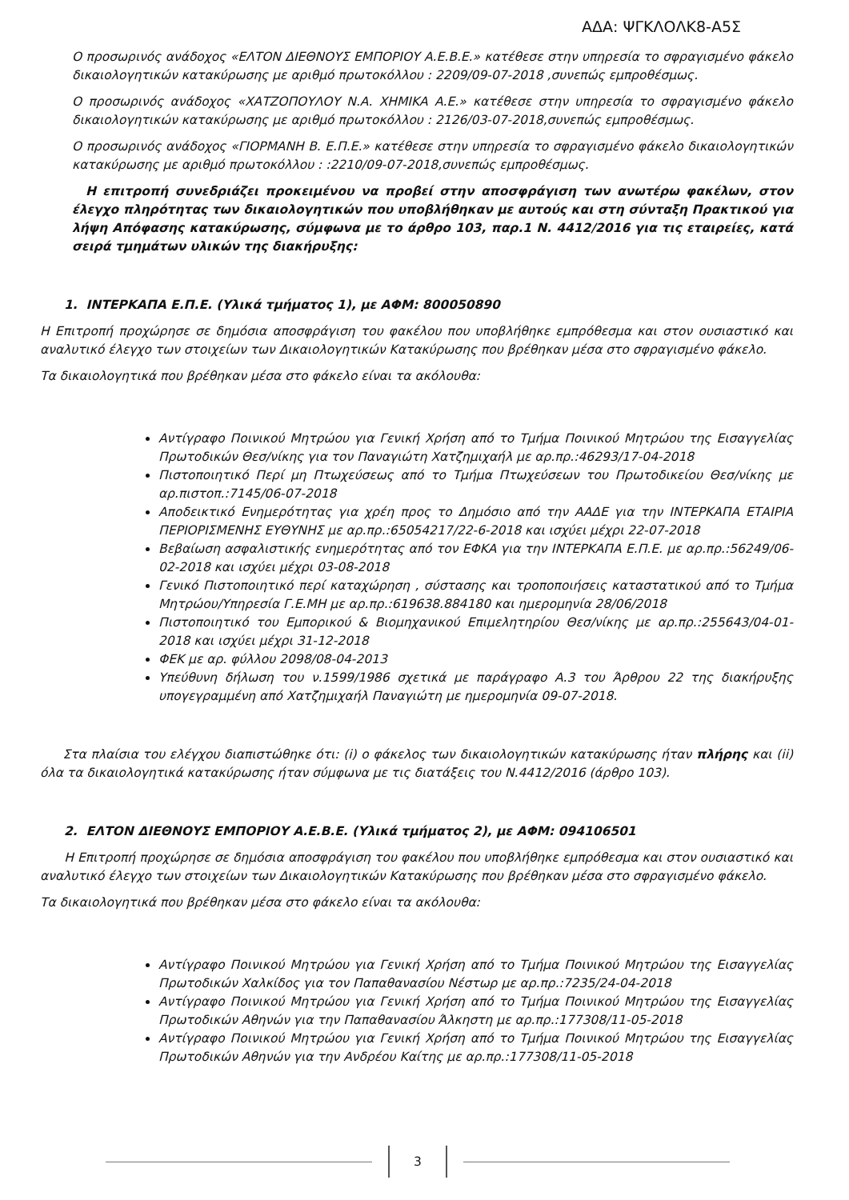ΑΔΑ: ΨΓΚΛΟΛΚ8-Α5Σ
Ο προσωρινός ανάδοχος «ΕΛΤΟΝ ΔΙΕΘΝΟΥΣ ΕΜΠΟΡΙΟΥ Α.Ε.Β.Ε.» κατέθεσε στην υπηρεσία το σφραγισμένο φάκελο δικαιολογητικών κατακύρωσης με αριθμό πρωτοκόλλου : 2209/09-07-2018 ,συνεπώς εμπροθέσμως.
Ο προσωρινός ανάδοχος «ΧΑΤΖΟΠΟΥΛΟΥ Ν.Α. ΧΗΜΙΚΑ Α.Ε.» κατέθεσε στην υπηρεσία το σφραγισμένο φάκελο δικαιολογητικών κατακύρωσης με αριθμό πρωτοκόλλου : 2126/03-07-2018,συνεπώς εμπροθέσμως.
Ο προσωρινός ανάδοχος «ΓΙΟΡΜΑΝΗ Β. Ε.Π.Ε.» κατέθεσε στην υπηρεσία το σφραγισμένο φάκελο δικαιολογητικών κατακύρωσης με αριθμό πρωτοκόλλου : :2210/09-07-2018,συνεπώς εμπροθέσμως.
Η επιτροπή συνεδριάζει προκειμένου να προβεί στην αποσφράγιση των ανωτέρω φακέλων, στον έλεγχο πληρότητας των δικαιολογητικών που υποβλήθηκαν με αυτούς και στη σύνταξη Πρακτικού για λήψη Απόφασης κατακύρωσης, σύμφωνα με το άρθρο 103, παρ.1 Ν. 4412/2016 για τις εταιρείες, κατά σειρά τμημάτων υλικών της διακήρυξης:
1. ΙΝΤΕΡΚΑΠΑ Ε.Π.Ε. (Υλικά τμήματος 1), με ΑΦΜ: 800050890
Η Επιτροπή προχώρησε σε δημόσια αποσφράγιση του φακέλου που υποβλήθηκε εμπρόθεσμα και στον ουσιαστικό και αναλυτικό έλεγχο των στοιχείων των Δικαιολογητικών Κατακύρωσης που βρέθηκαν μέσα στο σφραγισμένο φάκελο.
Τα δικαιολογητικά που βρέθηκαν μέσα στο φάκελο είναι τα ακόλουθα:
Αντίγραφο Ποινικού Μητρώου για Γενική Χρήση από το Τμήμα Ποινικού Μητρώου της Εισαγγελίας Πρωτοδικών Θεσ/νίκης για τον Παναγιώτη Χατζημιχαήλ με αρ.πρ.:46293/17-04-2018
Πιστοποιητικό Περί μη Πτωχεύσεως από το Τμήμα Πτωχεύσεων του Πρωτοδικείου Θεσ/νίκης με αρ.πιστοπ.:7145/06-07-2018
Αποδεικτικό Ενημερότητας για χρέη προς το Δημόσιο από την ΑΑΔΕ για την ΙΝΤΕΡΚΑΠΑ ΕΤΑΙΡΙΑ ΠΕΡΙΟΡΙΣΜΕΝΗΣ ΕΥΘΥΝΗΣ με αρ.πρ.:65054217/22-6-2018 και ισχύει μέχρι 22-07-2018
Βεβαίωση ασφαλιστικής ενημερότητας από τον ΕΦΚΑ για την ΙΝΤΕΡΚΑΠΑ Ε.Π.Ε. με αρ.πρ.:56249/06-02-2018 και ισχύει μέχρι 03-08-2018
Γενικό Πιστοποιητικό περί καταχώρηση , σύστασης και τροποποιήσεις καταστατικού από το Τμήμα Μητρώου/Υπηρεσία Γ.Ε.ΜΗ με αρ.πρ.:619638.884180 και ημερομηνία 28/06/2018
Πιστοποιητικό του Εμπορικού & Βιομηχανικού Επιμελητηρίου Θεσ/νίκης με αρ.πρ.:255643/04-01-2018 και ισχύει μέχρι 31-12-2018
ΦΕΚ με αρ. φύλλου 2098/08-04-2013
Υπεύθυνη δήλωση του ν.1599/1986 σχετικά με παράγραφο Α.3 του Άρθρου 22 της διακήρυξης υπογεγραμμένη από Χατζημιχαήλ Παναγιώτη με ημερομηνία 09-07-2018.
Στα πλαίσια του ελέγχου διαπιστώθηκε ότι: (i) ο φάκελος των δικαιολογητικών κατακύρωσης ήταν πλήρης και (ii) όλα τα δικαιολογητικά κατακύρωσης ήταν σύμφωνα με τις διατάξεις του Ν.4412/2016 (άρθρο 103).
2. ΕΛΤΟΝ ΔΙΕΘΝΟΥΣ ΕΜΠΟΡΙΟΥ Α.Ε.Β.Ε. (Υλικά τμήματος 2), με ΑΦΜ: 094106501
Η Επιτροπή προχώρησε σε δημόσια αποσφράγιση του φακέλου που υποβλήθηκε εμπρόθεσμα και στον ουσιαστικό και αναλυτικό έλεγχο των στοιχείων των Δικαιολογητικών Κατακύρωσης που βρέθηκαν μέσα στο σφραγισμένο φάκελο.
Τα δικαιολογητικά που βρέθηκαν μέσα στο φάκελο είναι τα ακόλουθα:
Αντίγραφο Ποινικού Μητρώου για Γενική Χρήση από το Τμήμα Ποινικού Μητρώου της Εισαγγελίας Πρωτοδικών Χαλκίδος για τον Παπαθανασίου Νέστωρ με αρ.πρ.:7235/24-04-2018
Αντίγραφο Ποινικού Μητρώου για Γενική Χρήση από το Τμήμα Ποινικού Μητρώου της Εισαγγελίας Πρωτοδικών Αθηνών για την Παπαθανασίου Άλκηστη με αρ.πρ.:177308/11-05-2018
Αντίγραφο Ποινικού Μητρώου για Γενική Χρήση από το Τμήμα Ποινικού Μητρώου της Εισαγγελίας Πρωτοδικών Αθηνών για την Ανδρέου Καίτης με αρ.πρ.:177308/11-05-2018
3